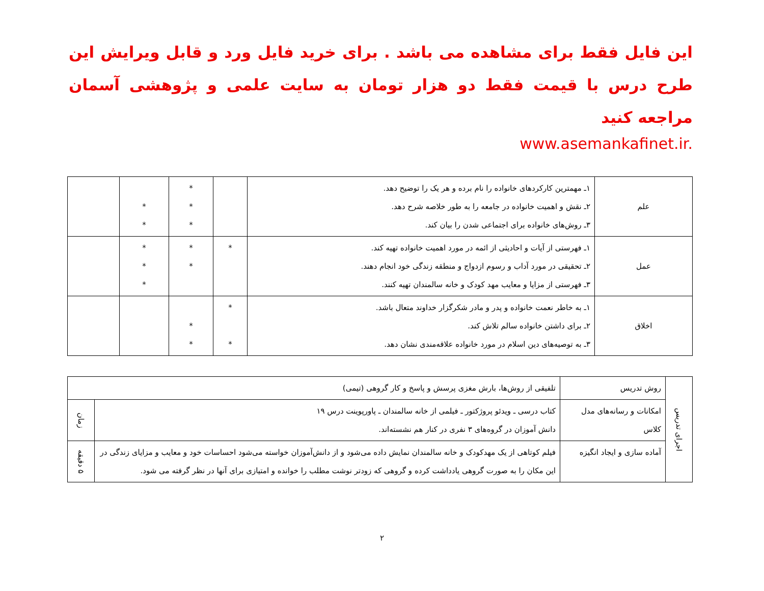این فایل فقط برای مشاهده می باشد . برای خرید فایل ورد و قابل ویرایش این طرح درس با قیمت فقط دو هزار تومان به سایت علمی و پژوهشی آسمان مراجعه کنید
www.asemankafinet.ir.
| علم | ۱ـ مهمترین کارکردهای خانواده را نام برده و هر یک را توضیح دهد. ۲ـ نقش و اهمیت خانواده در جامعه را به طور خلاصه شرح دهد. ۳ـ روش‌های خانواده برای اجتماعی شدن را بیان کند. | | * * * | * * | |
| عمل | ۱ـ فهرستی از آیات و احادیثی از ائمه در مورد اهمیت خانواده تهیه کند. ۲ـ تحقیقی در مورد آداب و رسوم ازدواج و منطقه زندگی خود انجام دهند. ۳ـ فهرستی از مزایا و معایب مهد کودک و خانه سالمندان تهیه کنند. | * | * * | * * * | |
| اخلاق | ۱ـ به خاطر نعمت خانواده و پدر و مادر شکرگزار خداوند متعال باشد. ۲ـ برای داشتن خانواده سالم تلاش کند. ۳ـ به توصیه‌های دین اسلام در مورد خانواده علاقه‌مندی نشان دهد. | * * | * * | | |
| اجرای تدریس | روش تدریس | تلفیقی از روش‌ها، بارش مغزی پرسش و پاسخ و کار گروهی (تیمی) | |
| | امکانات و رسانه‌های مدل کلاس | کتاب درسی ـ ویدئو پروژکتور ـ فیلمی از خانه سالمندان ـ پاورپوینت درس ۱۹ دانش آموزان در گروه‌های ۳ نفری در کنار هم نشسته‌اند. | زمان |
| | آماده سازی و ایجاد انگیزه | فیلم کوتاهی از یک مهدکودک و خانه سالمندان نمایش داده می‌شود و از دانش‌آموزان خواسته می‌شود احساسات خود و معایب و مزایای زندگی در این مکان را به صورت گروهی یادداشت کرده و گروهی که زودتر نوشت مطلب را خوانده و امتیازی برای آنها در نظر گرفته می شود. | ۵ دقیقه |
۲